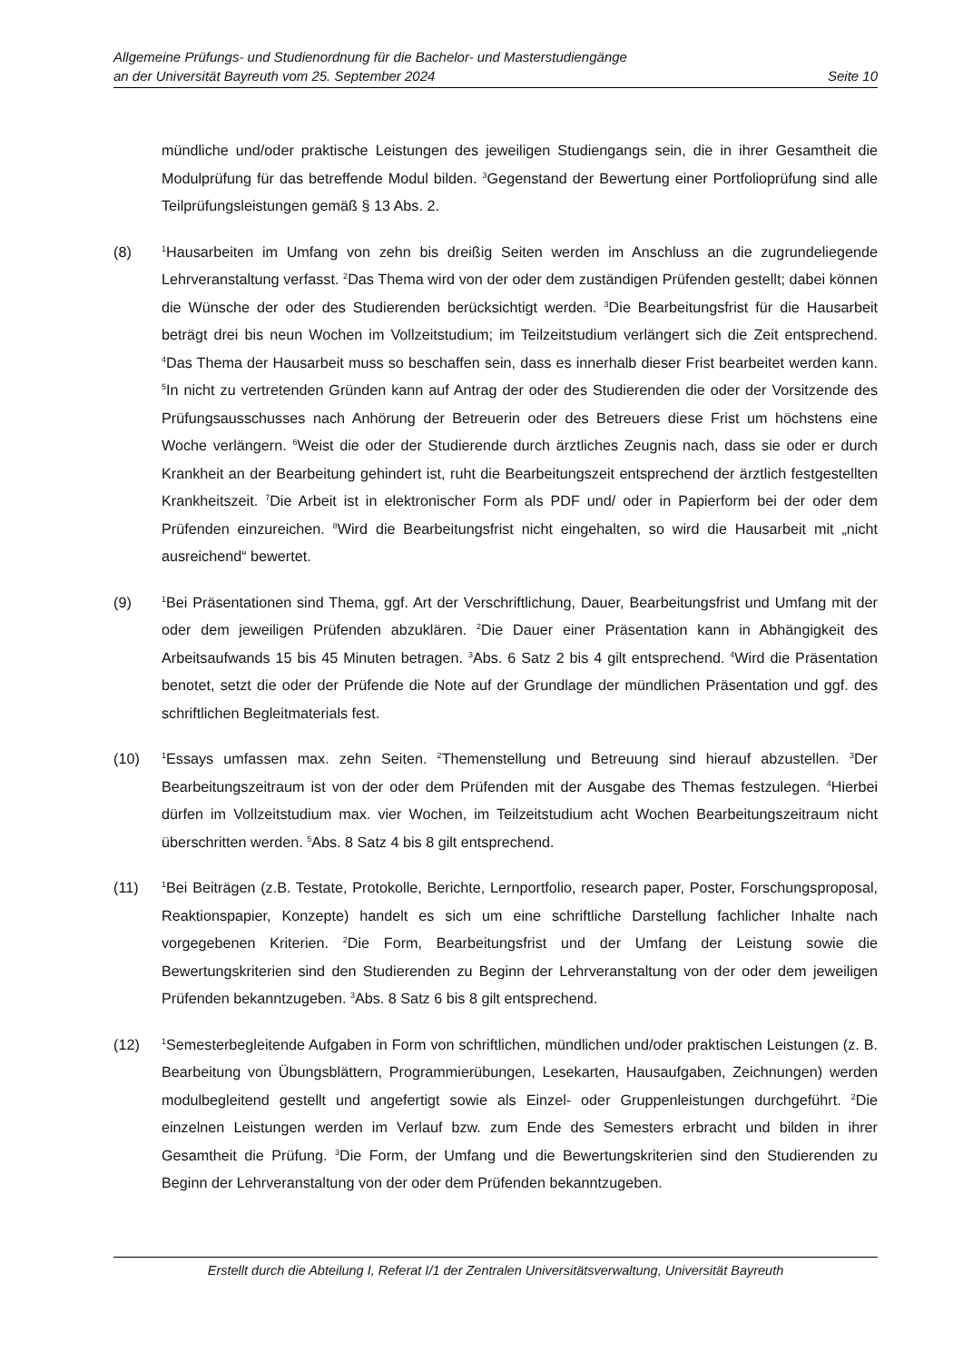Allgemeine Prüfungs- und Studienordnung für die Bachelor- und Masterstudiengänge
an der Universität Bayreuth vom 25. September 2024 Seite 10
mündliche und/oder praktische Leistungen des jeweiligen Studiengangs sein, die in ihrer Gesamtheit die Modulprüfung für das betreffende Modul bilden. <sup>3</sup>Gegenstand der Bewertung einer Portfolioprüfung sind alle Teilprüfungsleistungen gemäß § 13 Abs. 2.
(8)
<sup>1</sup> Hausarbeiten im Umfang von zehn bis dreißig Seiten werden im Anschluss an die zugrundeliegende Lehrveranstaltung verfasst. <sup>2</sup>Das Thema wird von der oder dem zuständigen Prüfenden gestellt; dabei können die Wünsche der oder des Studierenden berücksichtigt werden. <sup>3</sup>Die Bearbeitungsfrist für die Hausarbeit beträgt drei bis neun Wochen im Vollzeitstudium; im Teilzeitstudium verlängert sich die Zeit entsprechend. <sup>4</sup>Das Thema der Hausarbeit muss so beschaffen sein, dass es innerhalb dieser Frist bearbeitet werden kann. <sup>5</sup>In nicht zu vertretenden Gründen kann auf Antrag der oder des Studierenden die oder der Vorsitzende des Prüfungsausschusses nach Anhörung der Betreuerin oder des Betreuers diese Frist um höchstens eine Woche verlängern. <sup>6</sup>Weist die oder der Studierende durch ärztliches Zeugnis nach, dass sie oder er durch Krankheit an der Bearbeitung gehindert ist, ruht die Bearbeitungszeit entsprechend der ärztlich festgestellten Krankheitszeit. <sup>7</sup>Die Arbeit ist in elektronischer Form als PDF und/ oder in Papierform bei der oder dem Prüfenden einzureichen. <sup>8</sup>Wird die Bearbeitungsfrist nicht eingehalten, so wird die Hausarbeit mit „nicht ausreichend“ bewertet.
(9)
<sup>1</sup> Bei Präsentationen sind Thema, ggf. Art der Verschriftlichung, Dauer, Bearbeitungsfrist und Umfang mit der oder dem jeweiligen Prüfenden abzuklären. <sup>2</sup>Die Dauer einer Präsentation kann in Abhängigkeit des Arbeitsaufwands 15 bis 45 Minuten betragen. <sup>3</sup>Abs. 6 Satz 2 bis 4 gilt entsprechend. <sup>4</sup>Wird die Präsentation benotet, setzt die oder der Prüfende die Note auf der Grundlage der mündlichen Präsentation und ggf. des schriftlichen Begleitmaterials fest.
(10)
<sup>1</sup> Essays umfassen max. zehn Seiten. <sup>2</sup>Themenstellung und Betreuung sind hierauf abzustellen. <sup>3</sup>Der Bearbeitungszeitraum ist von der oder dem Prüfenden mit der Ausgabe des Themas festzulegen. <sup>4</sup>Hierbei dürfen im Vollzeitstudium max. vier Wochen, im Teilzeitstudium acht Wochen Bearbeitungszeitraum nicht überschritten werden. <sup>5</sup>Abs. 8 Satz 4 bis 8 gilt entsprechend.
(11)
<sup>1</sup> Bei Beiträgen (z.B. Testate, Protokolle, Berichte, Lernportfolio, research paper, Poster, Forschungsproposal, Reaktionspapier, Konzepte) handelt es sich um eine schriftliche Darstellung fachlicher Inhalte nach vorgegebenen Kriterien. <sup>2</sup>Die Form, Bearbeitungsfrist und der Umfang der Leistung sowie die Bewertungskriterien sind den Studierenden zu Beginn der Lehrveranstaltung von der oder dem jeweiligen Prüfenden bekanntzugeben. <sup>3</sup>Abs. 8 Satz 6 bis 8 gilt entsprechend.
(12)
<sup>1</sup> Semesterbegleitende Aufgaben in Form von schriftlichen, mündlichen und/oder praktischen Leistungen (z. B. Bearbeitung von Übungsblättern, Programmierübungen, Lesekarten, Hausaufgaben, Zeichnungen) werden modulbegleitend gestellt und angefertigt sowie als Einzel- oder Gruppenleistungen durchgeführt. <sup>2</sup>Die einzelnen Leistungen werden im Verlauf bzw. zum Ende des Semesters erbracht und bilden in ihrer Gesamtheit die Prüfung. <sup>3</sup>Die Form, der Umfang und die Bewertungskriterien sind den Studierenden zu Beginn der Lehrveranstaltung von der oder dem Prüfenden bekanntzugeben.
Erstellt durch die Abteilung I, Referat I/1 der Zentralen Universitätsverwaltung, Universität Bayreuth